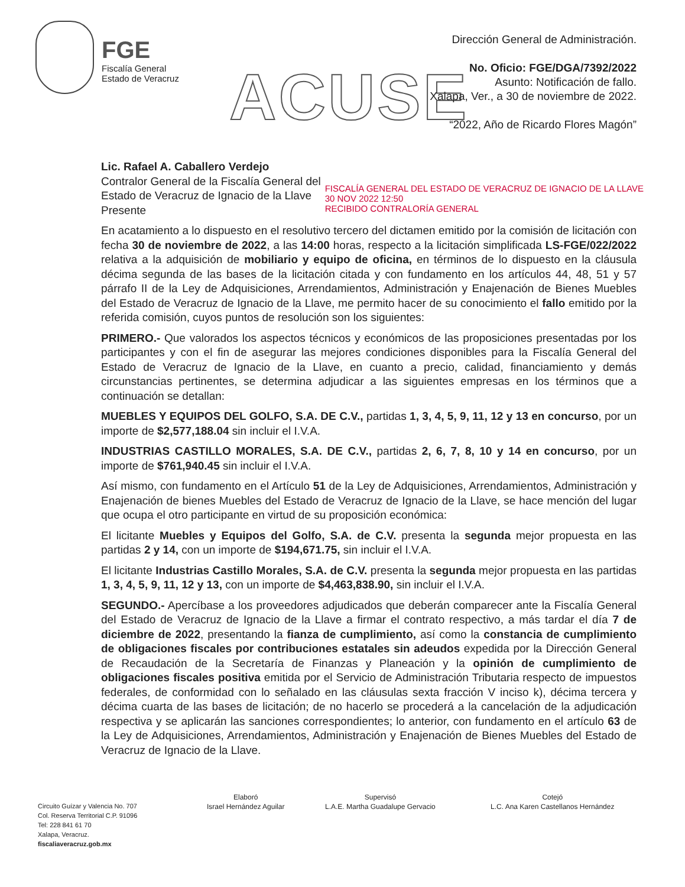FGE
Fiscalía General
Estado de Veracruz
ACUSE
Dirección General de Administración.
No. Oficio: FGE/DGA/7392/2022
Asunto: Notificación de fallo.
Xalapa, Ver., a 30 de noviembre de 2022.
“2022, Año de Ricardo Flores Magón”
FISCALÍA GENERAL DEL ESTADO DE VERACRUZ DE IGNACIO DE LA LLAVE
30 NOV 2022 12:50
RECIBIDO CONTRALORÍA GENERAL
Lic. Rafael A. Caballero Verdejo
Contralor General de la Fiscalía General del
Estado de Veracruz de Ignacio de la Llave
Presente
En acatamiento a lo dispuesto en el resolutivo tercero del dictamen emitido por la comisión de licitación con fecha 30 de noviembre de 2022, a las 14:00 horas, respecto a la licitación simplificada LS-FGE/022/2022 relativa a la adquisición de mobiliario y equipo de oficina, en términos de lo dispuesto en la cláusula décima segunda de las bases de la licitación citada y con fundamento en los artículos 44, 48, 51 y 57 párrafo II de la Ley de Adquisiciones, Arrendamientos, Administración y Enajenación de Bienes Muebles del Estado de Veracruz de Ignacio de la Llave, me permito hacer de su conocimiento el fallo emitido por la referida comisión, cuyos puntos de resolución son los siguientes:
PRIMERO.- Que valorados los aspectos técnicos y económicos de las proposiciones presentadas por los participantes y con el fin de asegurar las mejores condiciones disponibles para la Fiscalía General del Estado de Veracruz de Ignacio de la Llave, en cuanto a precio, calidad, financiamiento y demás circunstancias pertinentes, se determina adjudicar a las siguientes empresas en los términos que a continuación se detallan:
MUEBLES Y EQUIPOS DEL GOLFO, S.A. DE C.V., partidas 1, 3, 4, 5, 9, 11, 12 y 13 en concurso, por un importe de $2,577,188.04 sin incluir el I.V.A.
INDUSTRIAS CASTILLO MORALES, S.A. DE C.V., partidas 2, 6, 7, 8, 10 y 14 en concurso, por un importe de $761,940.45 sin incluir el I.V.A.
Así mismo, con fundamento en el Artículo 51 de la Ley de Adquisiciones, Arrendamientos, Administración y Enajenación de bienes Muebles del Estado de Veracruz de Ignacio de la Llave, se hace mención del lugar que ocupa el otro participante en virtud de su proposición económica:
El licitante Muebles y Equipos del Golfo, S.A. de C.V. presenta la segunda mejor propuesta en las partidas 2 y 14, con un importe de $194,671.75, sin incluir el I.V.A.
El licitante Industrias Castillo Morales, S.A. de C.V. presenta la segunda mejor propuesta en las partidas 1, 3, 4, 5, 9, 11, 12 y 13, con un importe de $4,463,838.90, sin incluir el I.V.A.
SEGUNDO.- Apercíbase a los proveedores adjudicados que deberán comparecer ante la Fiscalía General del Estado de Veracruz de Ignacio de la Llave a firmar el contrato respectivo, a más tardar el día 7 de diciembre de 2022, presentando la fianza de cumplimiento, así como la constancia de cumplimiento de obligaciones fiscales por contribuciones estatales sin adeudos expedida por la Dirección General de Recaudación de la Secretaría de Finanzas y Planeación y la opinión de cumplimiento de obligaciones fiscales positiva emitida por el Servicio de Administración Tributaria respecto de impuestos federales, de conformidad con lo señalado en las cláusulas sexta fracción V inciso k), décima tercera y décima cuarta de las bases de licitación; de no hacerlo se procederá a la cancelación de la adjudicación respectiva y se aplicarán las sanciones correspondientes; lo anterior, con fundamento en el artículo 63 de la Ley de Adquisiciones, Arrendamientos, Administración y Enajenación de Bienes Muebles del Estado de Veracruz de Ignacio de la Llave.
Circuito Guízar y Valencia No. 707
Col. Reserva Territorial C.P. 91096
Tel: 228 841 61 70
Xalapa, Veracruz.
fiscaliaveracruz.gob.mx
Elaboró
Israel Hernández Aguilar
Supervisó
L.A.E. Martha Guadalupe Gervacio
Cotejó
L.C. Ana Karen Castellanos Hernández